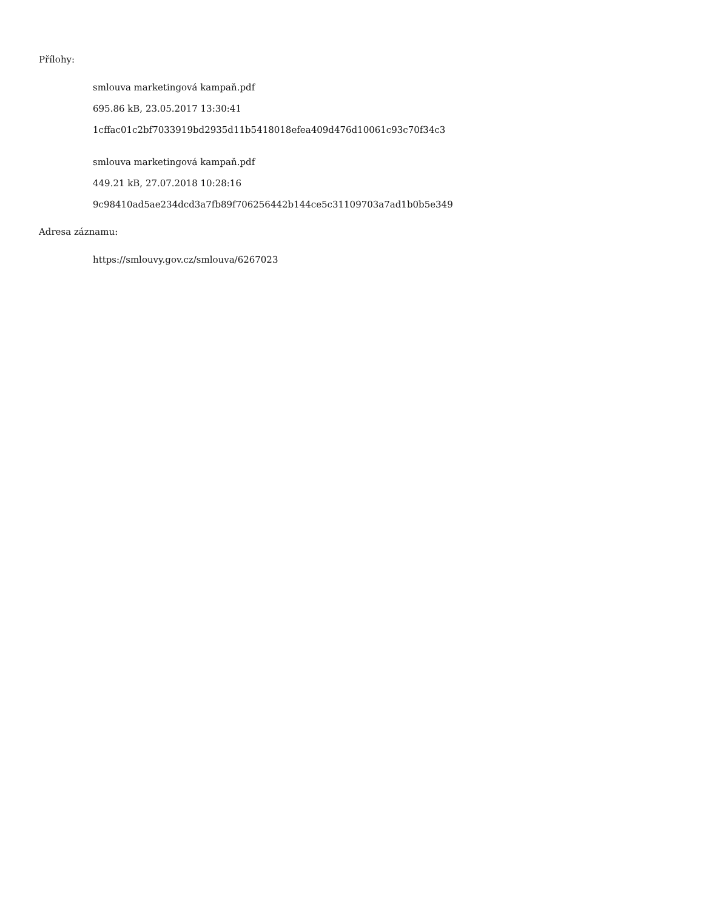Přílohy:
smlouva marketingová kampaň.pdf
695.86 kB, 23.05.2017 13:30:41
1cffac01c2bf7033919bd2935d11b5418018efea409d476d10061c93c70f34c3
smlouva marketingová kampaň.pdf
449.21 kB, 27.07.2018 10:28:16
9c98410ad5ae234dcd3a7fb89f706256442b144ce5c31109703a7ad1b0b5e349
Adresa záznamu:
https://smlouvy.gov.cz/smlouva/6267023